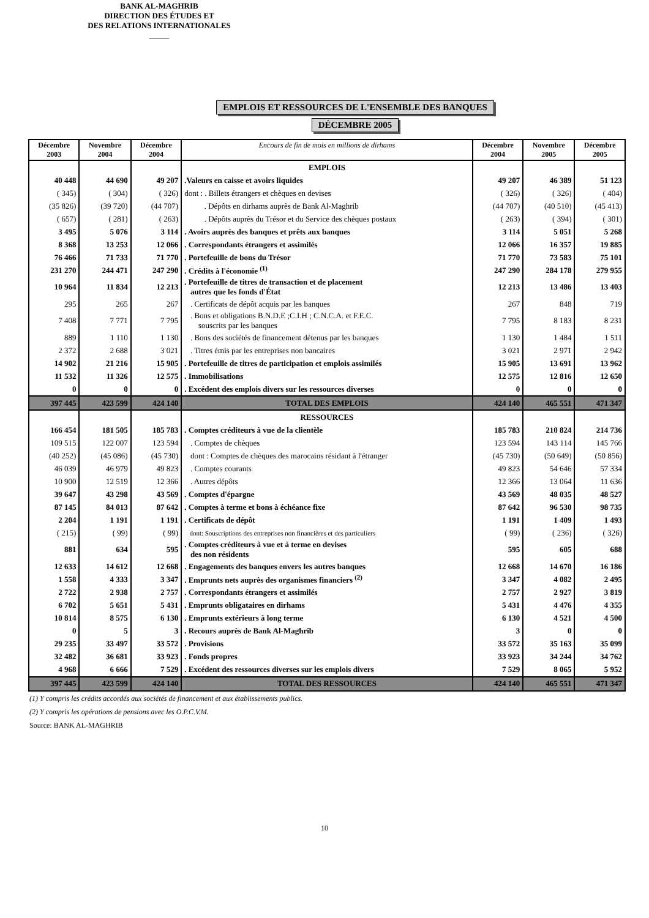BANK AL-MAGHRIB
DIRECTION DES ÉTUDES ET
DES RELATIONS INTERNATIONALES
_____
EMPLOIS ET RESSOURCES DE L'ENSEMBLE DES BANQUES
DÉCEMBRE 2005
| Décembre 2003 | Novembre 2004 | Décembre 2004 | Encours de fin de mois en millions de dirhams | Décembre 2004 | Novembre 2005 | Décembre 2005 |
| --- | --- | --- | --- | --- | --- | --- |
| | | | EMPLOIS | | | |
| 40 448 | 44 690 | 49 207 | .Valeurs en caisse et avoirs liquides | 49 207 | 46 389 | 51 123 |
| ( 345) | ( 304) | ( 326) | dont : . Billets étrangers et chèques en devises | ( 326) | ( 326) | ( 404) |
| (35 826) | (39 720) | (44 707) | . Dépôts en dirhams auprès de Bank Al-Maghrib | (44 707) | (40 510) | (45 413) |
| ( 657) | ( 281) | ( 263) | . Dépôts auprès du Trésor et du Service des chèques postaux | ( 263) | ( 394) | ( 301) |
| 3 495 | 5 076 | 3 114 | . Avoirs auprès des banques et prêts aux banques | 3 114 | 5 051 | 5 268 |
| 8 368 | 13 253 | 12 066 | . Correspondants étrangers et assimilés | 12 066 | 16 357 | 19 885 |
| 76 466 | 71 733 | 71 770 | . Portefeuille de bons du Trésor | 71 770 | 73 583 | 75 101 |
| 231 270 | 244 471 | 247 290 | . Crédits à l'économie <sup>(1)</sup> | 247 290 | 284 178 | 279 955 |
| 10 964 | 11 834 | 12 213 | . Portefeuille de titres de transaction et de placement autres que les fonds d'État | 12 213 | 13 486 | 13 403 |
| 295 | 265 | 267 | . Certificats de dépôt acquis par les banques | 267 | 848 | 719 |
| 7 408 | 7 771 | 7 795 | . Bons et obligations B.N.D.E ;C.I.H ; C.N.C.A. et F.E.C. souscrits par les banques | 7 795 | 8 183 | 8 231 |
| 889 | 1 110 | 1 130 | . Bons des sociétés de financement détenus par les banques | 1 130 | 1 484 | 1 511 |
| 2 372 | 2 688 | 3 021 | . Titres émis par les entreprises non bancaires | 3 021 | 2 971 | 2 942 |
| 14 902 | 21 216 | 15 905 | . Portefeuille de titres de participation et emplois assimilés | 15 905 | 13 691 | 13 962 |
| 11 532 | 11 326 | 12 575 | . Immobilisations | 12 575 | 12 816 | 12 650 |
| 0 | 0 | 0 | . Excédent des emplois divers sur les ressources diverses | 0 | 0 | 0 |
| 397 445 | 423 599 | 424 140 | TOTAL DES EMPLOIS | 424 140 | 465 551 | 471 347 |
| | | | RESSOURCES | | | |
| 166 454 | 181 505 | 185 783 | . Comptes créditeurs à vue de la clientèle | 185 783 | 210 824 | 214 736 |
| 109 515 | 122 007 | 123 594 | . Comptes de chèques | 123 594 | 143 114 | 145 766 |
| (40 252) | (45 086) | (45 730) | dont : Comptes de chèques des marocains résidant à l'étranger | (45 730) | (50 649) | (50 856) |
| 46 039 | 46 979 | 49 823 | . Comptes courants | 49 823 | 54 646 | 57 334 |
| 10 900 | 12 519 | 12 366 | . Autres dépôts | 12 366 | 13 064 | 11 636 |
| 39 647 | 43 298 | 43 569 | . Comptes d'épargne | 43 569 | 48 035 | 48 527 |
| 87 145 | 84 013 | 87 642 | . Comptes à terme et bons à échéance fixe | 87 642 | 96 530 | 98 735 |
| 2 204 | 1 191 | 1 191 | . Certificats de dépôt | 1 191 | 1 409 | 1 493 |
| ( 215) | ( 99) | ( 99) | dont: Souscriptions des entreprises non financières et des particuliers | ( 99) | ( 236) | ( 326) |
| 881 | 634 | 595 | . Comptes créditeurs à vue et à terme en devises des non résidents | 595 | 605 | 688 |
| 12 633 | 14 612 | 12 668 | . Engagements des banques envers les autres banques | 12 668 | 14 670 | 16 186 |
| 1 558 | 4 333 | 3 347 | . Emprunts nets auprès des organismes financiers <sup>(2)</sup> | 3 347 | 4 082 | 2 495 |
| 2 722 | 2 938 | 2 757 | . Correspondants étrangers et assimilés | 2 757 | 2 927 | 3 819 |
| 6 702 | 5 651 | 5 431 | . Emprunts obligataires en dirhams | 5 431 | 4 476 | 4 355 |
| 10 814 | 8 575 | 6 130 | . Emprunts extérieurs à long terme | 6 130 | 4 521 | 4 500 |
| 0 | 5 | 3 | . Recours auprès de Bank Al-Maghrib | 3 | 0 | 0 |
| 29 235 | 33 497 | 33 572 | . Provisions | 33 572 | 35 163 | 35 099 |
| 32 482 | 36 681 | 33 923 | . Fonds propres | 33 923 | 34 244 | 34 762 |
| 4 968 | 6 666 | 7 529 | . Excédent des ressources diverses sur les emplois divers | 7 529 | 8 065 | 5 952 |
| 397 445 | 423 599 | 424 140 | TOTAL DES RESSOURCES | 424 140 | 465 551 | 471 347 |
(1) Y compris les crédits accordés aux sociétés de financement et aux établissements publics.
(2) Y compris les opérations de pensions avec les O.P.C.V.M.
Source: BANK AL-MAGHRIB
10